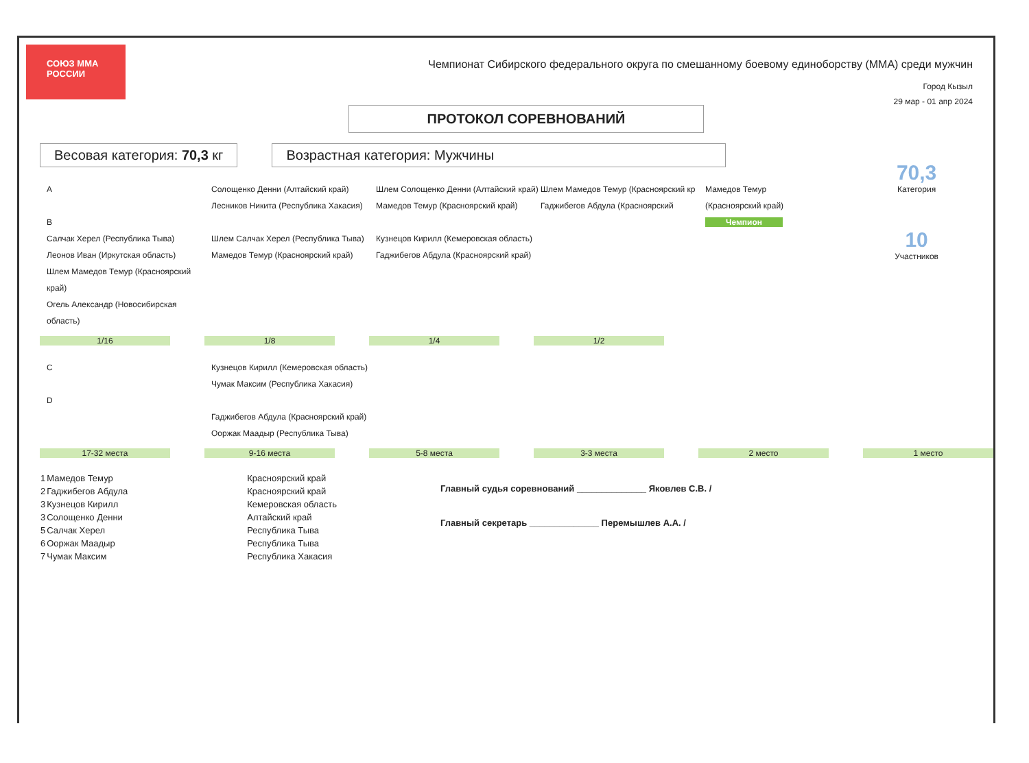СОЮЗ ММА РОССИИ
Чемпионат Сибирского федерального округа по смешанному боевому единоборству (ММА) среди мужчин
ПРОТОКОЛ СОРЕВНОВАНИЙ
Город Кызыл
29 мар - 01 апр 2024
Весовая категория: 70,3 кг Возрастная категория: Мужчины
70,3
Категория
10
Участников
A
B
Салчак Херел (Республика Тыва)
Леонов Иван (Иркутская область)
Шлем Мамедов Темур (Красноярский край)
Огель Александр (Новосибирская область)
Солощенко Денни (Алтайский край)
Лесников Никита (Республика Хакасия)
Шлем Салчак Херел (Республика Тыва)
Мамедов Темур (Красноярский край)
Шлем Солощенко Денни (Алтайский край)
Мамедов Темур (Красноярский край)
Кузнецов Кирилл (Кемеровская область)
Гаджибегов Абдула (Красноярский край)
Шлем Мамедов Темур (Красноярский кр
Гаджибегов Абдула (Красноярский
Мамедов Темур
(Красноярский край)
Чемпион
1/16 1/8 1/4 1/2
C
D
Кузнецов Кирилл (Кемеровская область)
Чумак Максим (Республика Хакасия)
Гаджибегов Абдула (Красноярский край)
Ооржак Маадыр (Республика Тыва)
17-32 места 9-16 места 5-8 места 3-3 места 2 место 1 место
| 1 | Мамедов Темур | Красноярский край |
| 2 | Гаджибегов Абдула | Красноярский край |
| 3 | Кузнецов Кирилл | Кемеровская область |
| 3 | Солощенко Денни | Алтайский край |
| 5 | Салчак Херел | Республика Тыва |
| 6 | Ооржак Маадыр | Республика Тыва |
| 7 | Чумак Максим | Республика Хакасия |
Главный судья соревнований ______________ Яковлев С.В. /
Главный секретарь ______________ Перемышлев А.А. /